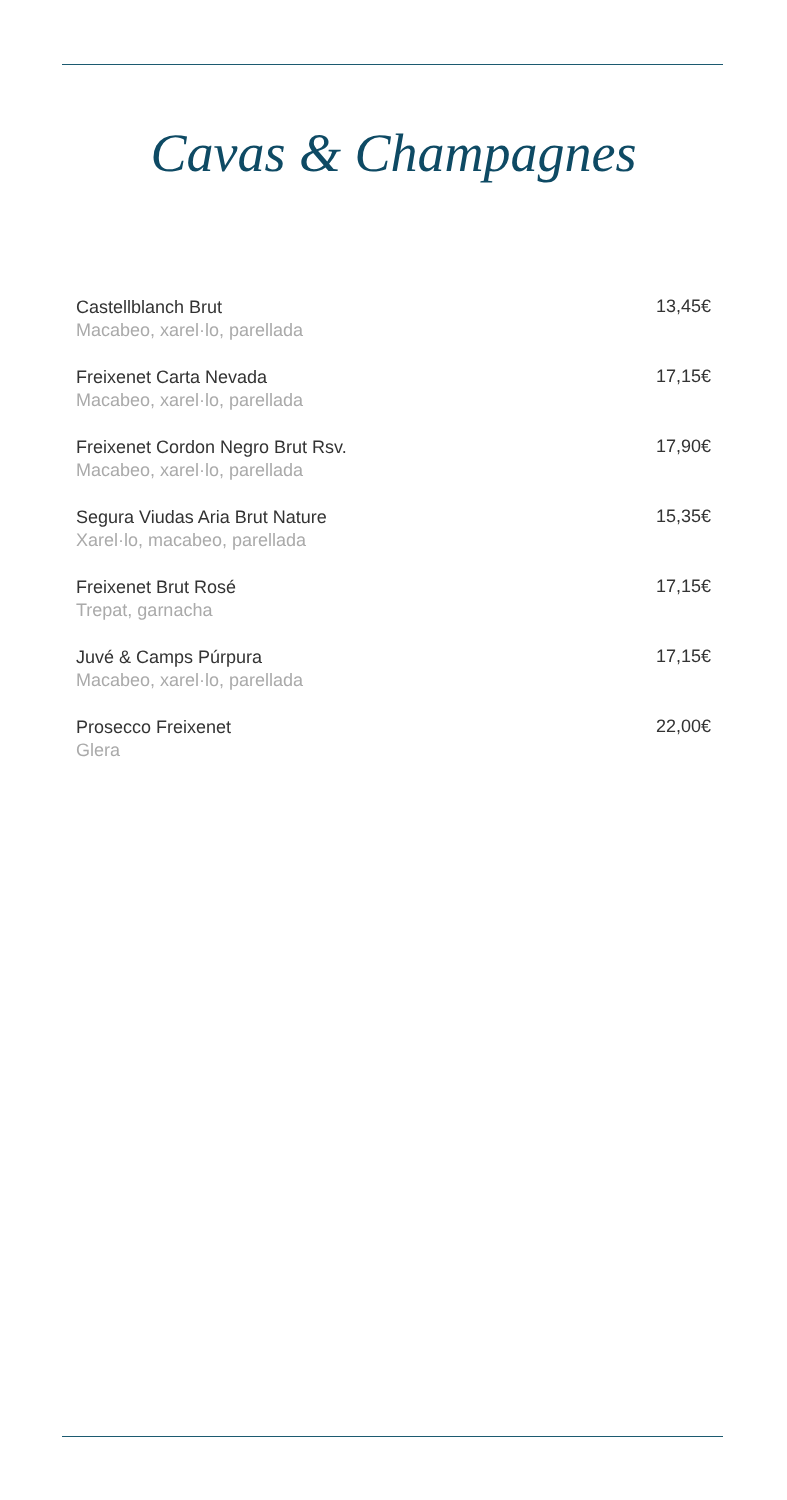Cavas & Champagnes
Castellblanch Brut
Macabeo, xarel·lo, parellada
13,45€
Freixenet Carta Nevada
Macabeo, xarel·lo, parellada
17,15€
Freixenet Cordon Negro Brut Rsv.
Macabeo, xarel·lo, parellada
17,90€
Segura Viudas Aria Brut Nature
Xarel·lo, macabeo, parellada
15,35€
Freixenet Brut Rosé
Trepat, garnacha
17,15€
Juvé & Camps Púrpura
Macabeo, xarel·lo, parellada
17,15€
Prosecco Freixenet
Glera
22,00€